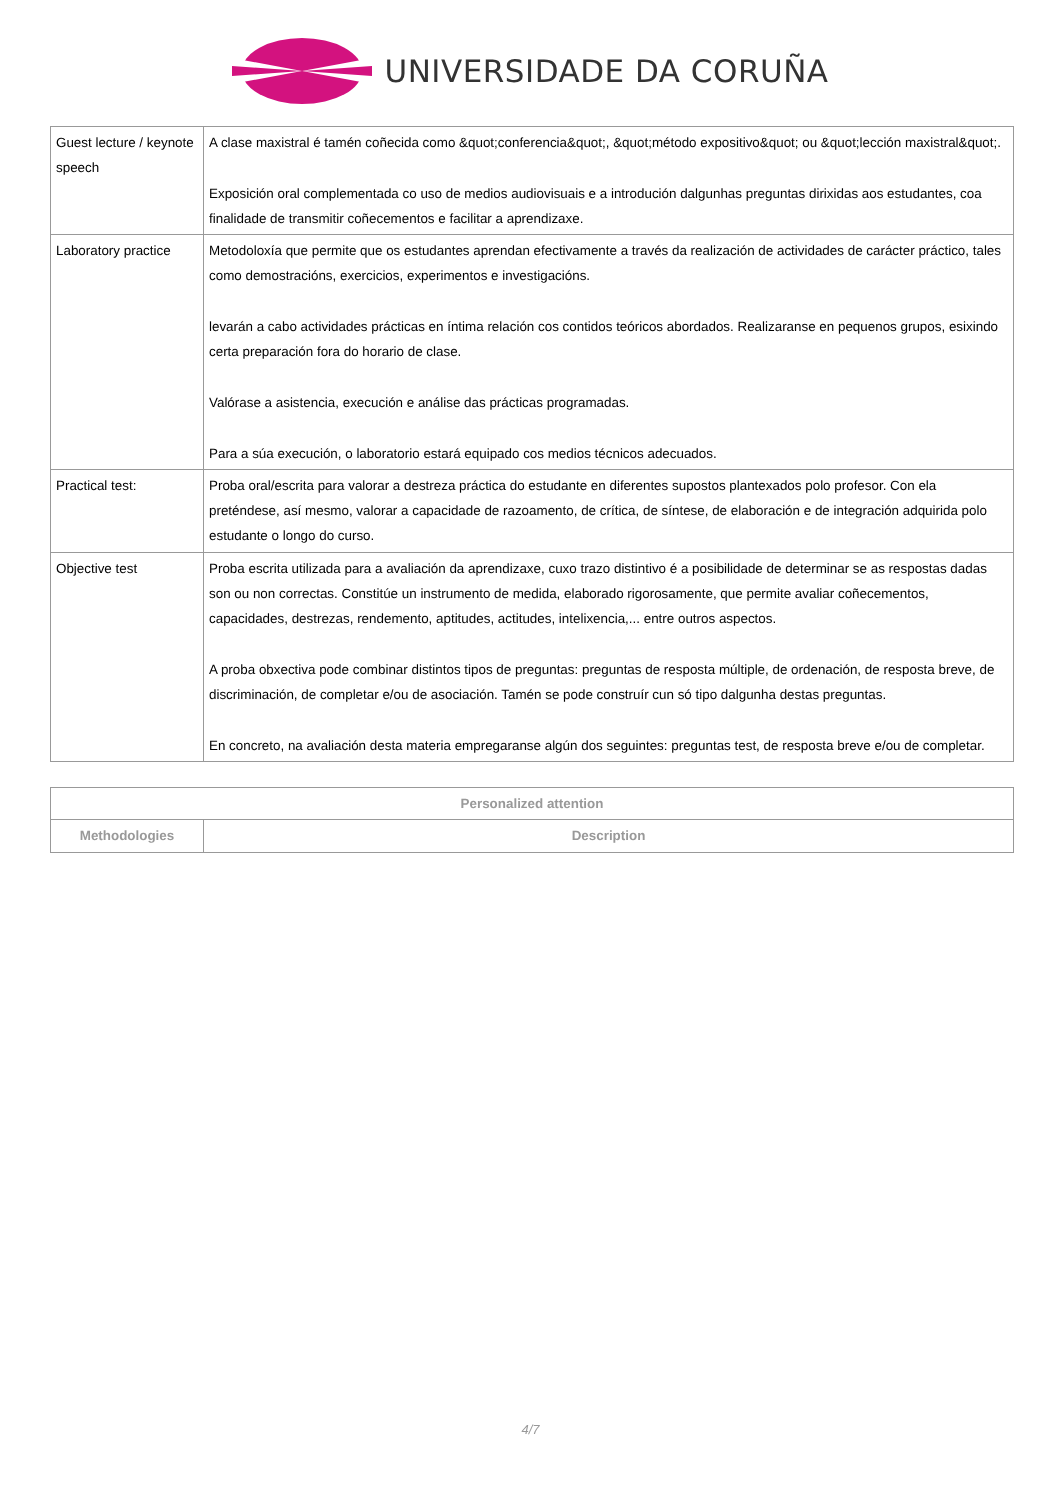UNIVERSIDADE DA CORUÑA
| Guest lecture / keynote speech | A clase maxistral é tamén coñecida como &quot;conferencia&quot;, &quot;método expositivo&quot; ou &quot;lección maxistral&quot;. Exposición oral complementada co uso de medios audiovisuais e a introdución dalgunhas preguntas dirixidas aos estudantes, coa finalidade de transmitir coñecementos e facilitar a aprendizaxe. |
| Laboratory practice | Metodoloxía que permite que os estudantes aprendan efectivamente a través da realización de actividades de carácter práctico, tales como demostracións, exercicios, experimentos e investigacións. levarán a cabo actividades prácticas en íntima relación cos contidos teóricos abordados. Realizaranse en pequenos grupos, esixindo certa preparación fora do horario de clase. Valórase a asistencia, execución e análise das prácticas programadas. Para a súa execución, o laboratorio estará equipado cos medios técnicos adecuados. |
| Practical test: | Proba oral/escrita para valorar a destreza práctica do estudante en diferentes supostos plantexados polo profesor. Con ela preténdese, así mesmo, valorar a capacidade de razoamento, de crítica, de síntese, de elaboración e de integración adquirida polo estudante o longo do curso. |
| Objective test | Proba escrita utilizada para a avaliación da aprendizaxe, cuxo trazo distintivo é a posibilidade de determinar se as respostas dadas son ou non correctas. Constitúe un instrumento de medida, elaborado rigorosamente, que permite avaliar coñecementos, capacidades, destrezas, rendemento, aptitudes, actitudes, intelixencia,... entre outros aspectos. A proba obxectiva pode combinar distintos tipos de preguntas: preguntas de resposta múltiple, de ordenación, de resposta breve, de discriminación, de completar e/ou de asociación. Tamén se pode construír cun só tipo dalgunha destas preguntas. En concreto, na avaliación desta materia empregaranse algún dos seguintes: preguntas test, de resposta breve e/ou de completar. |
| Personalized attention | |
| --- | --- |
| Methodologies | Description |
4/7